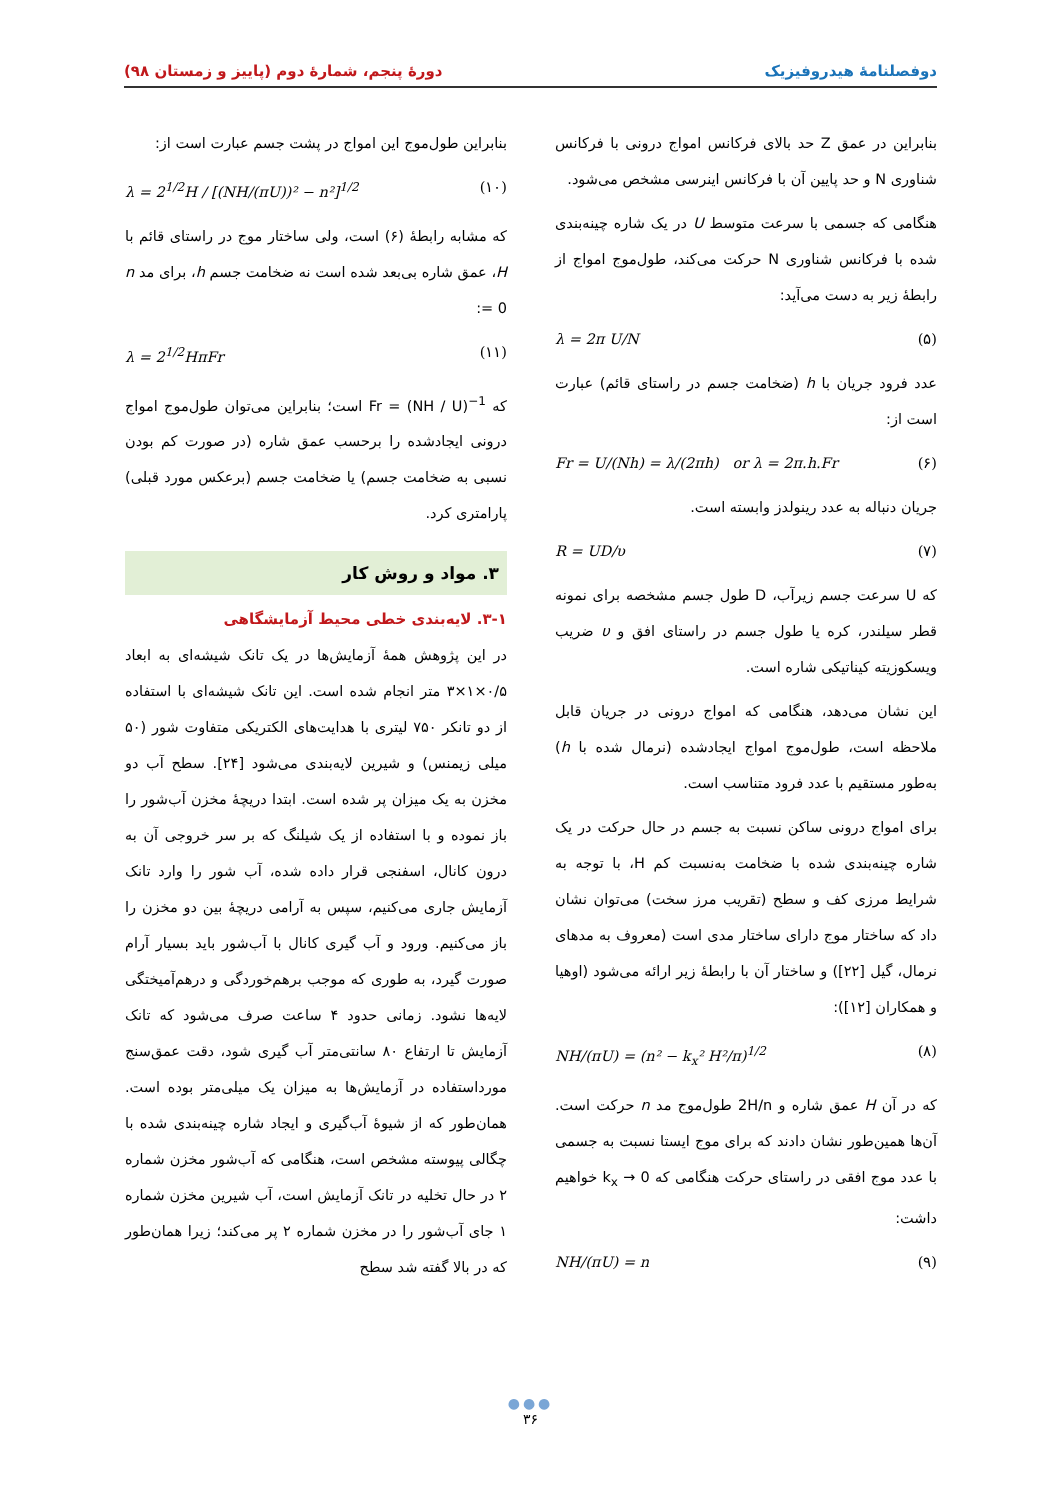دوفصلنامهٔ هیدروفیزیک دورهٔ پنجم، شمارهٔ دوم (پاییز و زمستان ۹۸)
بنابراین در عمق Z حد بالای فرکانس امواج درونی با فرکانس شناوری N و حد پایین آن با فرکانس اینرسی مشخص می‌شود.
هنگامی که جسمی با سرعت متوسط U در یک شاره چینه‌بندی شده با فرکانس شناوری N حرکت می‌کند، طول‌موج امواج از رابطهٔ زیر به دست می‌آید:
(۵) λ = 2π U/N
عدد فرود جریان با h (ضخامت جسم در راستای قائم) عبارت است از:
(۶) Fr = U/(Nh) = λ/(2πh) or λ = 2π.h.Fr
جریان دنباله به عدد رینولدز وابسته است.
(۷) R = UD/υ
که U سرعت جسم زیرآب، D طول جسم مشخصه برای نمونه قطر سیلندر، کره یا طول جسم در راستای افق و υ ضریب ویسکوزیته کیناتیکی شاره است.
این نشان می‌دهد، هنگامی که امواج درونی در جریان قابل ملاحظه است، طول‌موج امواج ایجادشده (نرمال شده با h) به‌طور مستقیم با عدد فرود متناسب است.
برای امواج درونی ساکن نسبت به جسم در حال حرکت در یک شاره چینه‌بندی شده با ضخامت به‌نسبت کم H، با توجه به شرایط مرزی کف و سطح (تقریب مرز سخت) می‌توان نشان داد که ساختار موج دارای ساختار مدی است (معروف به مدهای نرمال، گیل [۲۲]) و ساختار آن با رابطهٔ زیر ارائه می‌شود (اوهیا و همکاران [۱۲]):
(۸) NH/(πU) = (n² − k<sub>x</sub>² H²/π)<sup>1/2</sup>
که در آن H عمق شاره و 2H/n طول‌موج مد n حرکت است. آن‌ها همین‌طور نشان دادند که برای موج ایستا نسبت به جسمی با عدد موج افقی در راستای حرکت هنگامی که k<sub>x</sub> → 0 خواهیم داشت:
(۹) NH/(πU) = n
بنابراین طول‌موج این امواج در پشت جسم عبارت است از:
(۱۰) λ = 2<sup>1/2</sup>H / [(NH/(πU))² − n²]<sup>1/2</sup>
که مشابه رابطهٔ (۶) است، ولی ساختار موج در راستای قائم با H، عمق شاره بی‌بعد شده است نه ضخامت جسم h، برای مد n = 0:
(۱۱) λ = 2<sup>1/2</sup>HπFr
که Fr = (NH / U)<sup>−1</sup> است؛ بنابراین می‌توان طول‌موج امواج درونی ایجادشده را برحسب عمق شاره (در صورت کم بودن نسبی به ضخامت جسم) یا ضخامت جسم (برعکس مورد قبلی) پارامتری کرد.
۳. مواد و روش کار
۳-۱. لایه‌بندی خطی محیط آزمایشگاهی
در این پژوهش همهٔ آزمایش‌ها در یک تانک شیشه‌ای به ابعاد ۰/۵×۱×۳ متر انجام شده است. این تانک شیشه‌ای با استفاده از دو تانکر ۷۵۰ لیتری با هدایت‌های الکتریکی متفاوت شور (۵۰ میلی زیمنس) و شیرین لایه‌بندی می‌شود [۲۴]. سطح آب دو مخزن به یک میزان پر شده است. ابتدا دریچهٔ مخزن آب‌شور را باز نموده و با استفاده از یک شیلنگ که بر سر خروجی آن به درون کانال، اسفنجی قرار داده شده، آب شور را وارد تانک آزمایش جاری می‌کنیم، سپس به آرامی دریچهٔ بین دو مخزن را باز می‌کنیم. ورود و آب گیری کانال با آب‌شور باید بسیار آرام صورت گیرد، به طوری که موجب برهم‌خوردگی و درهم‌آمیختگی لایه‌ها نشود. زمانی حدود ۴ ساعت صرف می‌شود که تانک آزمایش تا ارتفاع ۸۰ سانتی‌متر آب گیری شود، دقت عمق‌سنج مورداستفاده در آزمایش‌ها به میزان یک میلی‌متر بوده است. همان‌طور که از شیوهٔ آب‌گیری و ایجاد شاره چینه‌بندی شده با چگالی پیوسته مشخص است، هنگامی که آب‌شور مخزن شماره ۲ در حال تخلیه در تانک آزمایش است، آب شیرین مخزن شماره ۱ جای آب‌شور را در مخزن شماره ۲ پر می‌کند؛ زیرا همان‌طور که در بالا گفته شد سطح
●●●
۳۶